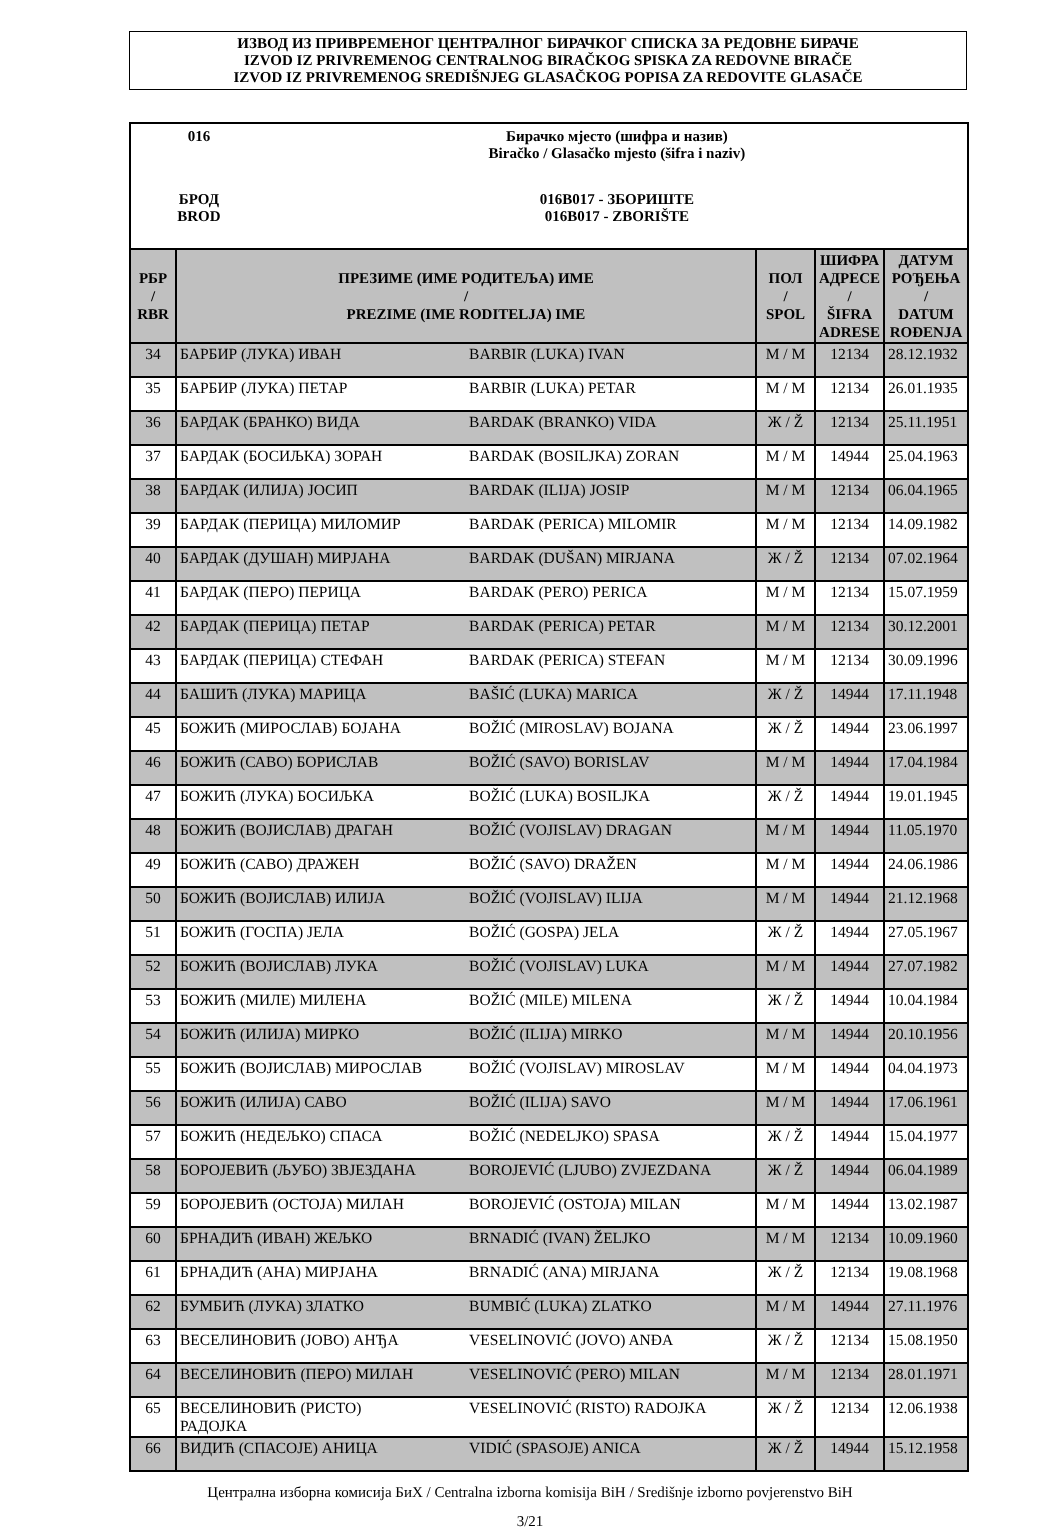ИЗВОД ИЗ ПРИВРЕМЕНОГ ЦЕНТРАЛНОГ БИРАЧКОГ СПИСКА ЗА РЕДОВНЕ БИРАЧЕ
IZVOD IZ PRIVREMENOG CENTRALNOG BIRAČKOG SPISKA ZA REDOVNE BIRAČE
IZVOD IZ PRIVREMENOG SREDIŠNJEG GLASAČKOG POPISA ZA REDOVITE GLASAČE
| 016 | Бирачко мјесто (шифра и назив) Biračko / Glasačko mjesto (šifra i naziv) |
| БРОД BROD | 016B017 - ЗБОРИШТЕ 016B017 - ZBORIŠTE |
| РБР / RBR | ПРЕЗИМЕ (ИМЕ РОДИТЕЉА) ИМЕ / PREZIME (IME RODITELJA) IME | | ПОЛ / SPOL | ШИФРА АДРЕСЕ / ŠIFRA ADRESE | ДАТУМ РОЂЕЊА / DATUM ROĐENJA |
| --- | --- | --- | --- | --- | --- |
| 34 | БАРБИР (ЛУКА) ИВАН | BARBIR (LUKA) IVAN | М / M | 12134 | 28.12.1932 |
| 35 | БАРБИР (ЛУКА) ПЕТАР | BARBIR (LUKA) PETAR | М / M | 12134 | 26.01.1935 |
| 36 | БАРДАК (БРАНКО) ВИДА | BARDAK (BRANKO) VIDA | Ж / Ž | 12134 | 25.11.1951 |
| 37 | БАРДАК (БОСИЉКА) ЗОРАН | BARDAK (BOSILJKA) ZORAN | М / M | 14944 | 25.04.1963 |
| 38 | БАРДАК (ИЛИЈА) ЈОСИП | BARDAK (ILIJA) JOSIP | М / M | 12134 | 06.04.1965 |
| 39 | БАРДАК (ПЕРИЦА) МИЛОМИР | BARDAK (PERICA) MILOMIR | М / M | 12134 | 14.09.1982 |
| 40 | БАРДАК (ДУШАН) МИРЈАНА | BARDAK (DUŠAN) MIRJANA | Ж / Ž | 12134 | 07.02.1964 |
| 41 | БАРДАК (ПЕРО) ПЕРИЦА | BARDAK (PERO) PERICA | М / M | 12134 | 15.07.1959 |
| 42 | БАРДАК (ПЕРИЦА) ПЕТАР | BARDAK (PERICA) PETAR | М / M | 12134 | 30.12.2001 |
| 43 | БАРДАК (ПЕРИЦА) СТЕФАН | BARDAK (PERICA) STEFAN | М / M | 12134 | 30.09.1996 |
| 44 | БАШИЋ (ЛУКА) МАРИЦА | BAŠIĆ (LUKA) MARICA | Ж / Ž | 14944 | 17.11.1948 |
| 45 | БОЖИЋ (МИРОСЛАВ) БОЈАНА | BOŽIĆ (MIROSLAV) BOJANA | Ж / Ž | 14944 | 23.06.1997 |
| 46 | БОЖИЋ (САВО) БОРИСЛАВ | BOŽIĆ (SAVO) BORISLAV | М / M | 14944 | 17.04.1984 |
| 47 | БОЖИЋ (ЛУКА) БОСИЉКА | BOŽIĆ (LUKA) BOSILJKA | Ж / Ž | 14944 | 19.01.1945 |
| 48 | БОЖИЋ (ВОЈИСЛАВ) ДРАГАН | BOŽIĆ (VOJISLAV) DRAGAN | М / M | 14944 | 11.05.1970 |
| 49 | БОЖИЋ (САВО) ДРАЖЕН | BOŽIĆ (SAVO) DRAŽEN | М / M | 14944 | 24.06.1986 |
| 50 | БОЖИЋ (ВОЈИСЛАВ) ИЛИЈА | BOŽIĆ (VOJISLAV) ILIJA | М / M | 14944 | 21.12.1968 |
| 51 | БОЖИЋ (ГОСПА) ЈЕЛА | BOŽIĆ (GOSPA) JELA | Ж / Ž | 14944 | 27.05.1967 |
| 52 | БОЖИЋ (ВОЈИСЛАВ) ЛУКА | BOŽIĆ (VOJISLAV) LUKA | М / M | 14944 | 27.07.1982 |
| 53 | БОЖИЋ (МИЛЕ) МИЛЕНА | BOŽIĆ (MILE) MILENA | Ж / Ž | 14944 | 10.04.1984 |
| 54 | БОЖИЋ (ИЛИЈА) МИРКО | BOŽIĆ (ILIJA) MIRKO | М / M | 14944 | 20.10.1956 |
| 55 | БОЖИЋ (ВОЈИСЛАВ) МИРОСЛАВ | BOŽIĆ (VOJISLAV) MIROSLAV | М / M | 14944 | 04.04.1973 |
| 56 | БОЖИЋ (ИЛИЈА) САВО | BOŽIĆ (ILIJA) SAVO | М / M | 14944 | 17.06.1961 |
| 57 | БОЖИЋ (НЕДЕЉКО) СПАСА | BOŽIĆ (NEDELJKO) SPASA | Ж / Ž | 14944 | 15.04.1977 |
| 58 | БОРОЈЕВИЋ (ЉУБО) ЗВЈЕЗДАНА | BOROJEVIĆ (LJUBO) ZVJEZDANA | Ж / Ž | 14944 | 06.04.1989 |
| 59 | БОРОЈЕВИЋ (ОСТОЈА) МИЛАН | BOROJEVIĆ (OSTOJA) MILAN | М / M | 14944 | 13.02.1987 |
| 60 | БРНАДИЋ (ИВАН) ЖЕЉКО | BRNADIĆ (IVAN) ŽELJKO | М / M | 12134 | 10.09.1960 |
| 61 | БРНАДИЋ (АНА) МИРЈАНА | BRNADIĆ (ANA) MIRJANA | Ж / Ž | 12134 | 19.08.1968 |
| 62 | БУМБИЋ (ЛУКА) ЗЛАТКО | BUMBIĆ (LUKA) ZLATKO | М / M | 14944 | 27.11.1976 |
| 63 | ВЕСЕЛИНОВИЋ (ЈОВО) АНЂА | VESELINOVIĆ (JOVO) ANĐA | Ж / Ž | 12134 | 15.08.1950 |
| 64 | ВЕСЕЛИНОВИЋ (ПЕРО) МИЛАН | VESELINOVIĆ (PERO) MILAN | М / M | 12134 | 28.01.1971 |
| 65 | ВЕСЕЛИНОВИЋ (РИСТО) РАДОЈКА | VESELINOVIĆ (RISTO) RADOJKA | Ж / Ž | 12134 | 12.06.1938 |
| 66 | ВИДИЋ (СПАСОЈЕ) АНИЦА | VIDIĆ (SPASOJE) ANICA | Ж / Ž | 14944 | 15.12.1958 |
Централна изборна комисија БиХ / Centralna izborna komisija BiH / Središnje izborno povjerenstvo BiH
3/21